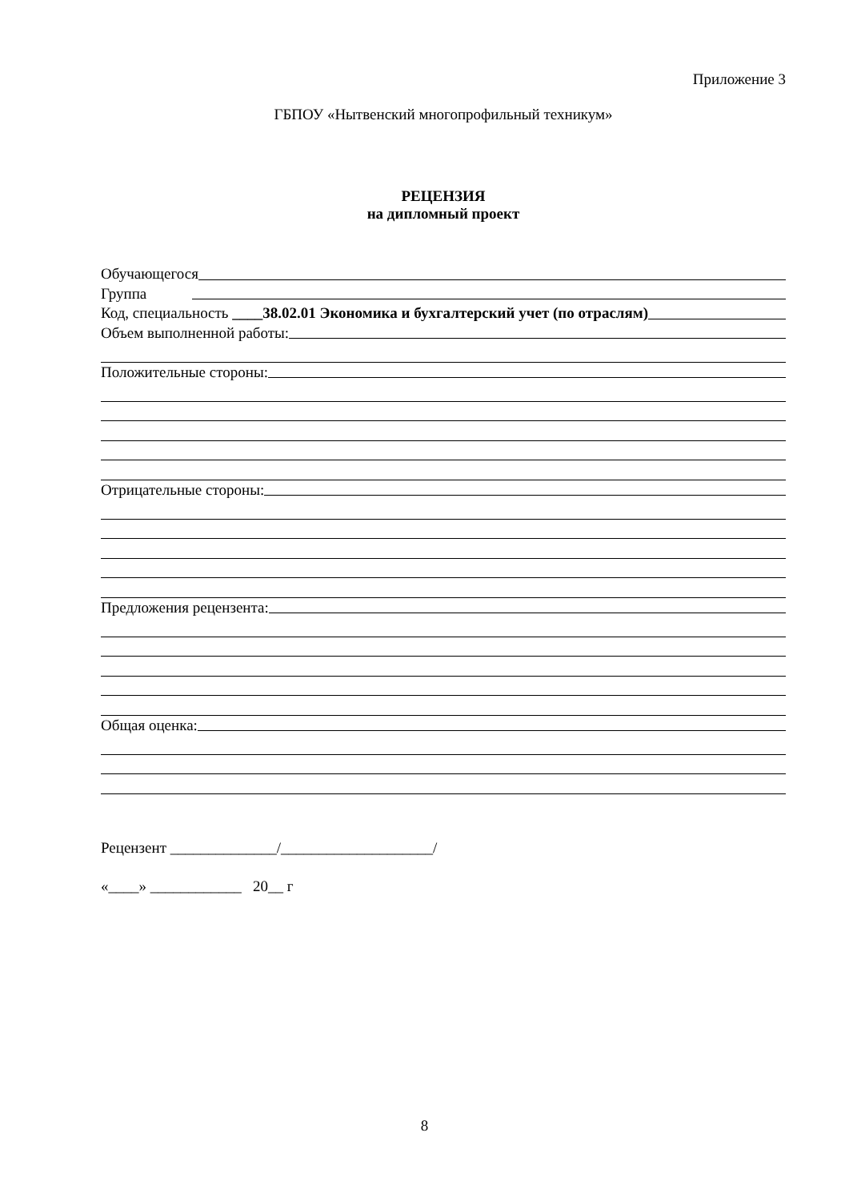Приложение 3
ГБПОУ «Нытвенский многопрофильный техникум»
РЕЦЕНЗИЯ
на дипломный проект
Обучающегося
Группа
Код, специальность ____38.02.01 Экономика и бухгалтерский учет (по отраслям)
Объем выполненной работы:
Положительные стороны:
Отрицательные стороны:
Предложения рецензента:
Общая оценка:
Рецензент ______________/____________________/
«____» ____________ 20__ г
8